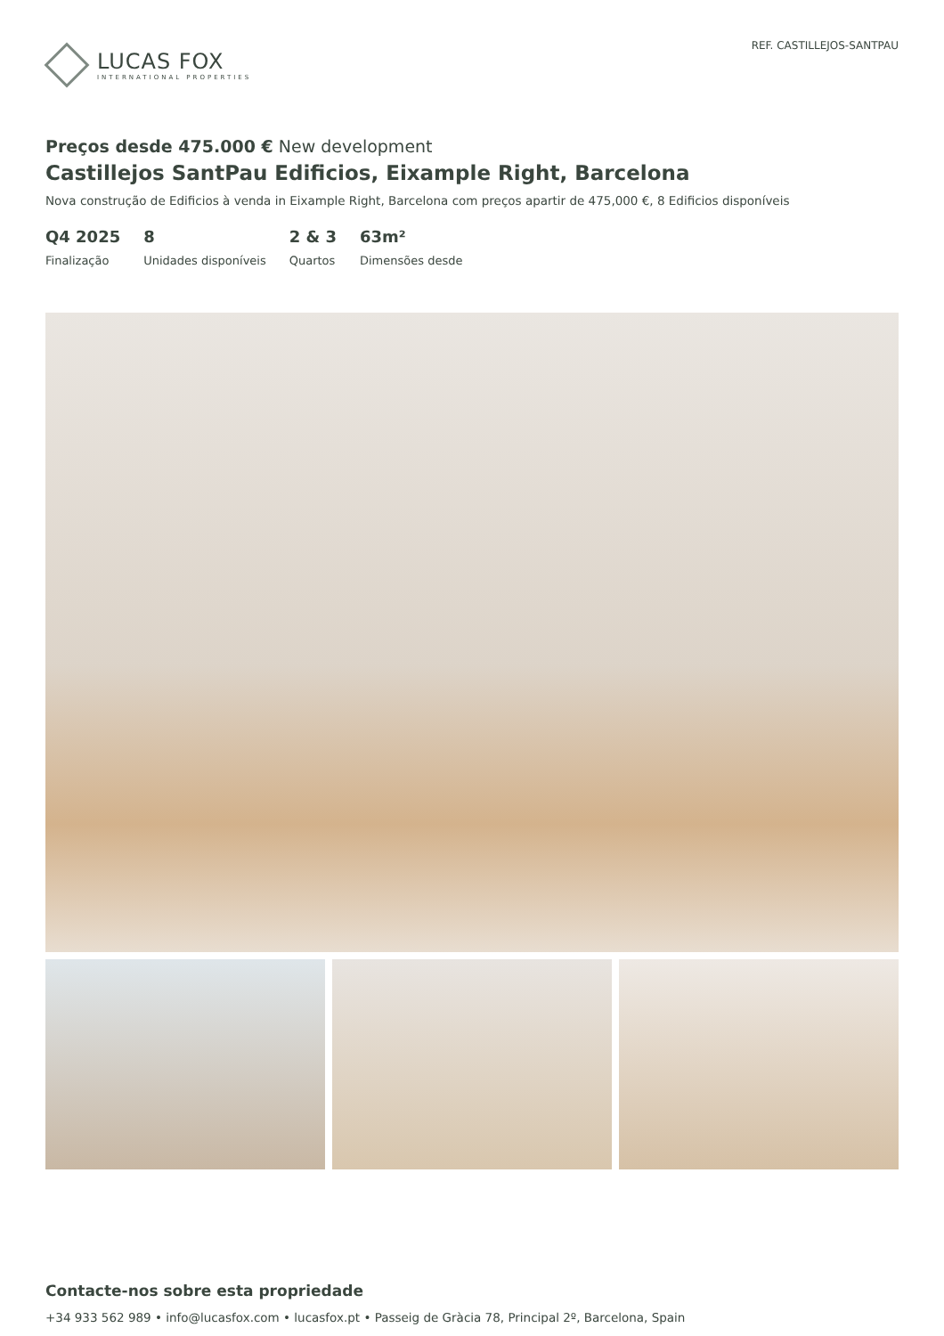LUCAS FOX
INTERNATIONAL PROPERTIES
REF. CASTILLEJOS-SANTPAU
Preços desde 475.000 € New development
Castillejos SantPau Edificios, Eixample Right, Barcelona
Nova construção de Edificios à venda in Eixample Right, Barcelona com preços apartir de 475,000 €, 8 Edificios disponíveis
Q4 2025
Finalização
8
Unidades disponíveis
2 & 3
Quartos
63m²
Dimensões desde
Contacte-nos sobre esta propriedade
+34 933 562 989 • info@lucasfox.com • lucasfox.pt • Passeig de Gràcia 78, Principal 2º, Barcelona, Spain